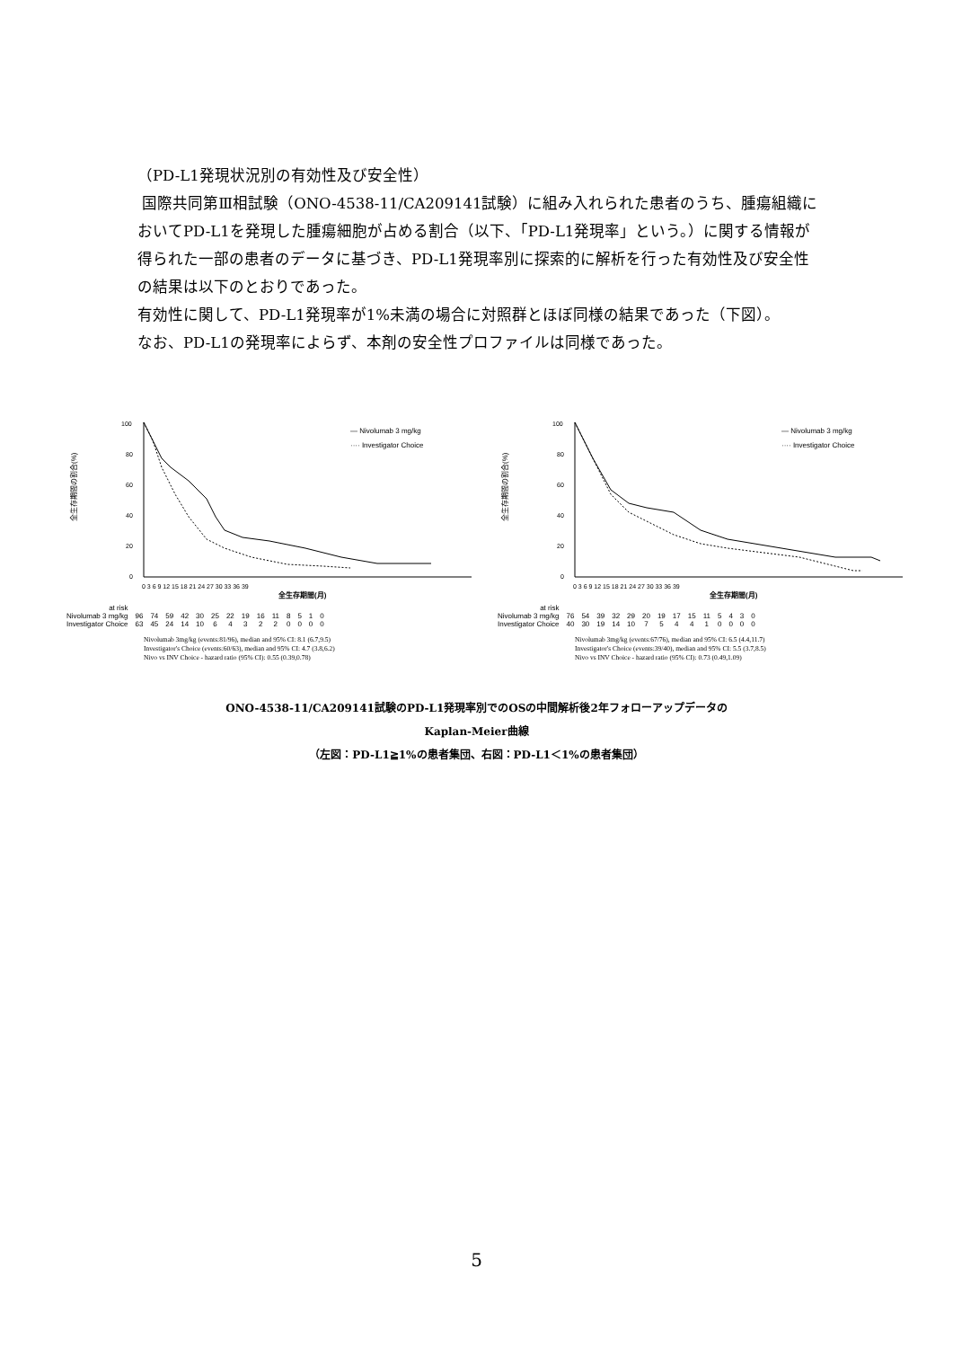（PD-L1発現状況別の有効性及び安全性）
国際共同第Ⅲ相試験（ONO-4538-11/CA209141試験）に組み入れられた患者のうち、腫瘍組織においてPD-L1を発現した腫瘍細胞が占める割合（以下、「PD-L1発現率」という。）に関する情報が得られた一部の患者のデータに基づき、PD-L1発現率別に探索的に解析を行った有効性及び安全性の結果は以下のとおりであった。
有効性に関して、PD-L1発現率が1%未満の場合に対照群とほぼ同様の結果であった（下図）。
なお、PD-L1の発現率によらず、本剤の安全性プロファイルは同様であった。
全生存期間の割合(%)
100
80
60
40
20
0
— Nivolumab 3 mg/kg
···· Investigator Choice
全生存期間(月)
0 3 6 9 12 15 18 21 24 27 30 33 36 39
| at risk | | | | | | | | | | | | | | |
| Nivolumab 3 mg/kg | 96 | 74 | 59 | 42 | 30 | 25 | 22 | 19 | 16 | 11 | 8 | 5 | 1 | 0 |
| Investigator Choice | 63 | 45 | 24 | 14 | 10 | 6 | 4 | 3 | 2 | 2 | 0 | 0 | 0 | 0 |
Nivolumab 3mg/kg (events:81/96), median and 95% CI: 8.1 (6.7,9.5)
Investigator's Choice (events:60/63), median and 95% CI: 4.7 (3.8,6.2)
Nivo vs INV Choice - hazard ratio (95% CI): 0.55 (0.39,0.78)
全生存期間の割合(%)
100
80
60
40
20
0
— Nivolumab 3 mg/kg
···· Investigator Choice
全生存期間(月)
0 3 6 9 12 15 18 21 24 27 30 33 36 39
| at risk | | | | | | | | | | | | | | |
| Nivolumab 3 mg/kg | 76 | 54 | 39 | 32 | 29 | 20 | 19 | 17 | 15 | 11 | 5 | 4 | 3 | 0 |
| Investigator Choice | 40 | 30 | 19 | 14 | 10 | 7 | 5 | 4 | 4 | 1 | 0 | 0 | 0 | 0 |
Nivolumab 3mg/kg (events:67/76), median and 95% CI: 6.5 (4.4,11.7)
Investigator's Choice (events:39/40), median and 95% CI: 5.5 (3.7,8.5)
Nivo vs INV Choice - hazard ratio (95% CI): 0.73 (0.49,1.09)
ONO-4538-11/CA209141試験のPD-L1発現率別でのOSの中間解析後2年フォローアップデータの
Kaplan-Meier曲線
（左図：PD-L1≧1%の患者集団、右図：PD-L1＜1%の患者集団）
5